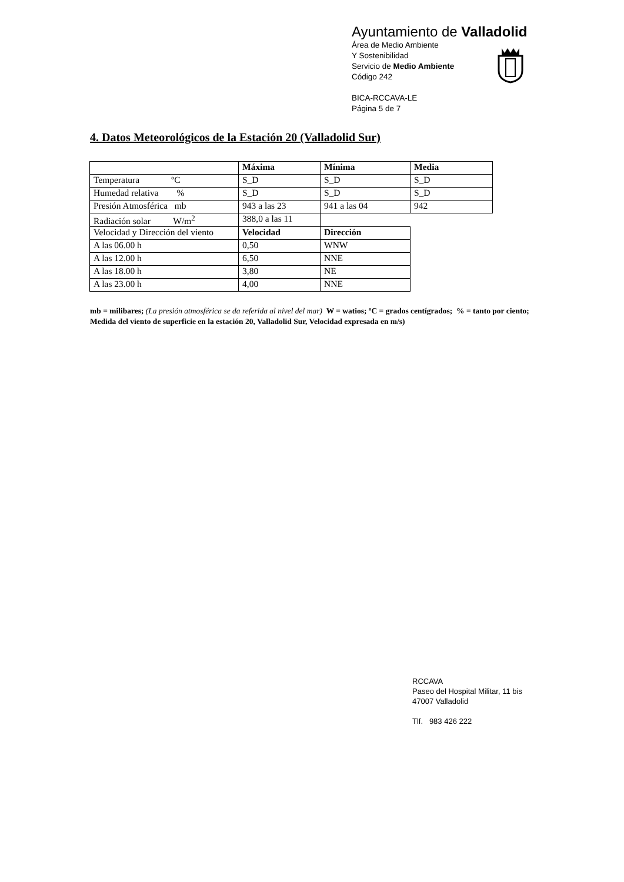Ayuntamiento de Valladolid
Área de Medio Ambiente
Y Sostenibilidad
Servicio de Medio Ambiente
Código 242
BICA-RCCAVA-LE
Página 5 de 7
4. Datos Meteorológicos de la Estación 20 (Valladolid Sur)
| | Máxima | Mínima | Media |
| Temperatura ºC | S_D | S_D | S_D |
| Humedad relativa % | S_D | S_D | S_D |
| Presión Atmosférica mb | 943 a las 23 | 941 a las 04 | 942 |
| Radiación solar W/m<sup>2</sup> | 388,0 a las 11 | | |
| Velocidad y Dirección del viento | Velocidad | Dirección | |
| A las 06.00 h | 0,50 | WNW | |
| A las 12.00 h | 6,50 | NNE | |
| A las 18.00 h | 3,80 | NE | |
| A las 23.00 h | 4,00 | NNE | |
mb = milibares; (La presión atmosférica se da referida al nivel del mar) W = watios; ºC = grados centígrados; % = tanto por ciento; Medida del viento de superficie en la estación 20, Valladolid Sur, Velocidad expresada en m/s)
RCCAVA
Paseo del Hospital Militar, 11 bis
47007 Valladolid
Tlf. 983 426 222